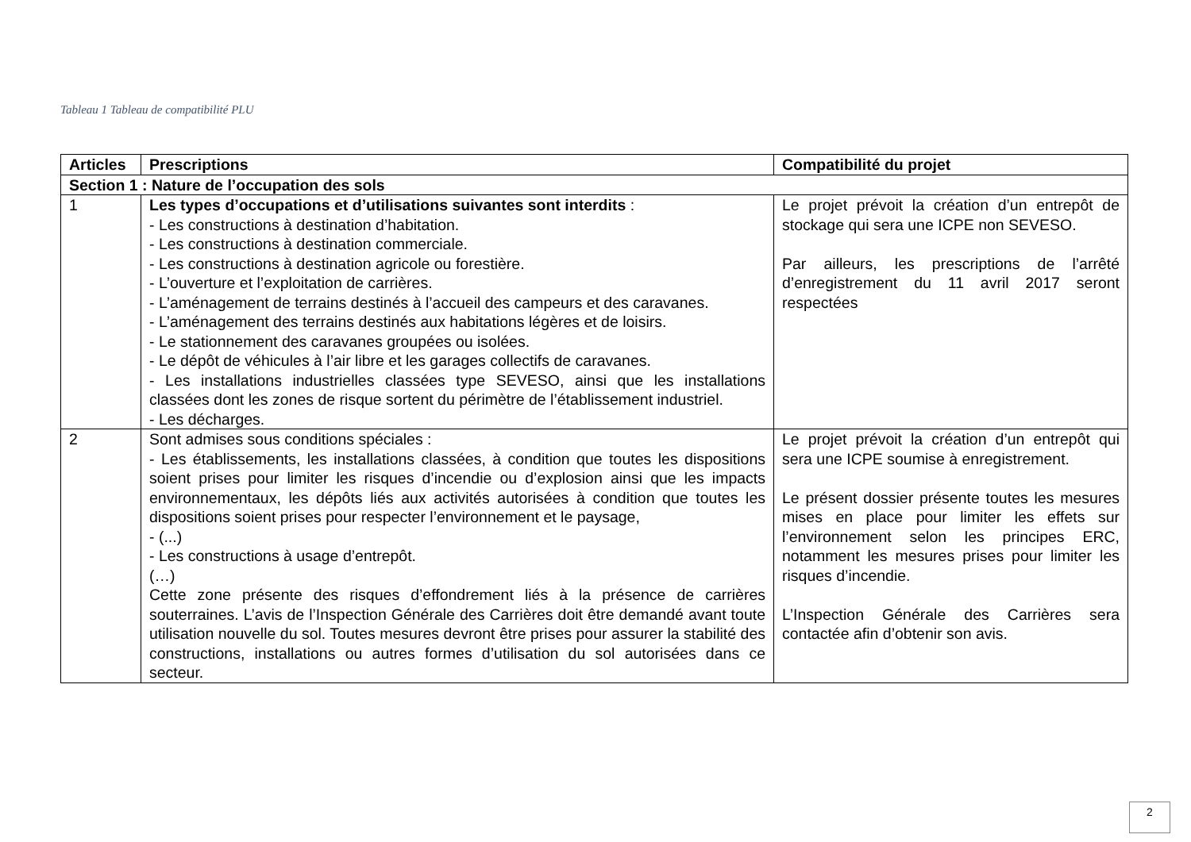Tableau 1 Tableau de compatibilité PLU
| Articles | Prescriptions | Compatibilité du projet |
| --- | --- | --- |
| Section 1 : Nature de l’occupation des sols | | |
| 1 | Les types d’occupations et d’utilisations suivantes sont interdits : - Les constructions à destination d’habitation. - Les constructions à destination commerciale. - Les constructions à destination agricole ou forestière. - L’ouverture et l’exploitation de carrières. - L’aménagement de terrains destinés à l’accueil des campeurs et des caravanes. - L’aménagement des terrains destinés aux habitations légères et de loisirs. - Le stationnement des caravanes groupées ou isolées. - Le dépôt de véhicules à l’air libre et les garages collectifs de caravanes. - Les installations industrielles classées type SEVESO, ainsi que les installations classées dont les zones de risque sortent du périmètre de l’établissement industriel. - Les décharges. | Le projet prévoit la création d’un entrepôt de stockage qui sera une ICPE non SEVESO. Par ailleurs, les prescriptions de l’arrêté d’enregistrement du 11 avril 2017 seront respectées |
| 2 | Sont admises sous conditions spéciales : - Les établissements, les installations classées, à condition que toutes les dispositions soient prises pour limiter les risques d’incendie ou d’explosion ainsi que les impacts environnementaux, les dépôts liés aux activités autorisées à condition que toutes les dispositions soient prises pour respecter l’environnement et le paysage, - (...) - Les constructions à usage d’entrepôt. (…) Cette zone présente des risques d’effondrement liés à la présence de carrières souterraines. L’avis de l’Inspection Générale des Carrières doit être demandé avant toute utilisation nouvelle du sol. Toutes mesures devront être prises pour assurer la stabilité des constructions, installations ou autres formes d’utilisation du sol autorisées dans ce secteur. | Le projet prévoit la création d’un entrepôt qui sera une ICPE soumise à enregistrement. Le présent dossier présente toutes les mesures mises en place pour limiter les effets sur l’environnement selon les principes ERC, notamment les mesures prises pour limiter les risques d’incendie. L’Inspection Générale des Carrières sera contactée afin d’obtenir son avis. |
2